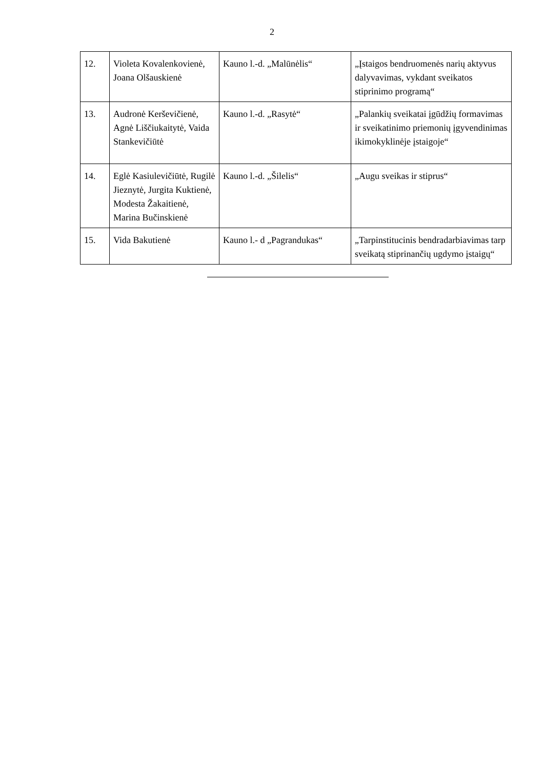2
| 12. | Violeta Kovalenkovienė, Joana Olšauskienė | Kauno l.-d. „Malūnėlis“ | „Įstaigos bendruomenės narių aktyvus dalyvavimas, vykdant sveikatos stiprinimo programą“ |
| 13. | Audronė Kerševičienė, Agnė Liščiukaitytė, Vaida Stankevičiūtė | Kauno l.-d. „Rasytė“ | „Palankių sveikatai įgūdžių formavimas ir sveikatinimo priemonių įgyvendinimas ikimokyklinėje įstaigoje“ |
| 14. | Eglė Kasiulevičiūtė, Rugilė Jieznytė, Jurgita Kuktienė, Modesta Žakaitienė, Marina Bučinskienė | Kauno l.-d. „Šilelis“ | „Augu sveikas ir stiprus“ |
| 15. | Vida Bakutienė | Kauno l.- d „Pagrandukas“ | „Tarpinstitucinis bendradarbiavimas tarp sveikatą stiprinančių ugdymo įstaigų“ |